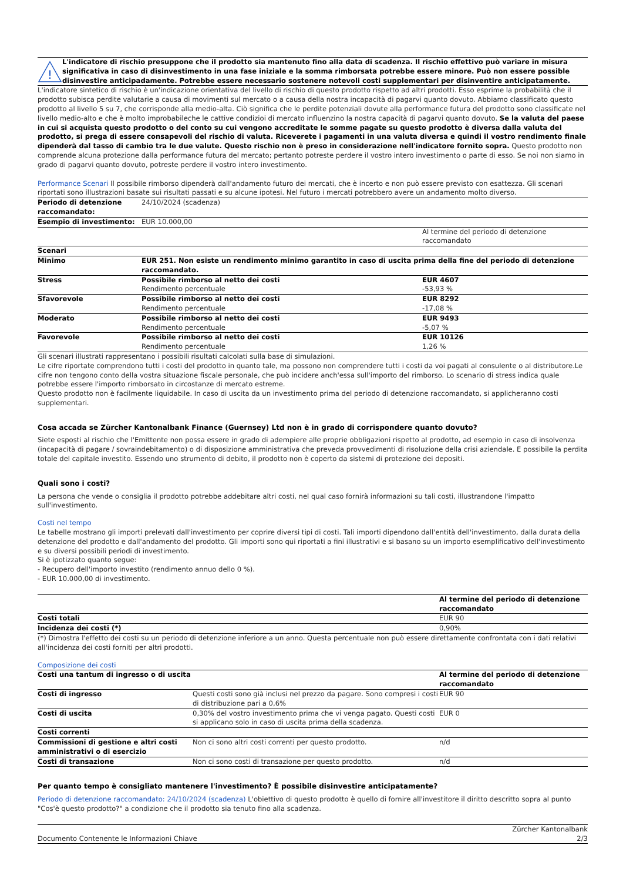!
L'indicatore di rischio presuppone che il prodotto sia mantenuto fino alla data di scadenza. Il rischio effettivo può variare in misura significativa in caso di disinvestimento in una fase iniziale e la somma rimborsata potrebbe essere minore. Può non essere possible disinvestire anticipadamente. Potrebbe essere necessario sostenere notevoli costi supplementari per disinventire anticipatamente.
L'indicatore sintetico di rischio è un'indicazione orientativa del livello di rischio di questo prodotto rispetto ad altri prodotti. Esso esprime la probabilità che il prodotto subisca perdite valutarie a causa di movimenti sul mercato o a causa della nostra incapacità di pagarvi quanto dovuto. Abbiamo classificato questo prodotto al livello 5 su 7, che corrisponde alla medio-alta. Ciò significa che le perdite potenziali dovute alla performance futura del prodotto sono classificate nel livello medio-alto e che è molto improbabileche le cattive condizioi di mercato influenzino la nostra capacità di pagarvi quanto dovuto. Se la valuta del paese in cui si acquista questo prodotto o del conto su cui vengono accreditate le somme pagate su questo prodotto è diversa dalla valuta del prodotto, si prega di essere consapevoli del rischio di valuta. Riceverete i pagamenti in una valuta diversa e quindi il vostro rendimento finale dipenderà dal tasso di cambio tra le due valute. Questo rischio non è preso in considerazione nell'indicatore fornito sopra. Questo prodotto non comprende alcuna protezione dalla performance futura del mercato; pertanto potreste perdere il vostro intero investimento o parte di esso. Se noi non siamo in grado di pagarvi quanto dovuto, potreste perdere il vostro intero investimento.
Performance Scenari Il possibile rimborso dipenderà dall'andamento futuro dei mercati, che è incerto e non può essere previsto con esattezza. Gli scenari riportati sono illustrazioni basate sui risultati passati e su alcune ipotesi. Nel futuro i mercati potrebbero avere un andamento molto diverso.
| Periodo di detenzione raccomandato: | 24/10/2024 (scadenza) | |
| Esempio di investimento: | EUR 10.000,00 | |
| | | Al termine del periodo di detenzione raccomandato |
| Scenari | | |
| Minimo | EUR 251. Non esiste un rendimento minimo garantito in caso di uscita prima della fine del periodo di detenzione raccomandato. | |
| Stress | Possibile rimborso al netto dei costi Rendimento percentuale | EUR 4607 -53,93 % |
| Sfavorevole | Possibile rimborso al netto dei costi Rendimento percentuale | EUR 8292 -17,08 % |
| Moderato | Possibile rimborso al netto dei costi Rendimento percentuale | EUR 9493 -5,07 % |
| Favorevole | Possibile rimborso al netto dei costi Rendimento percentuale | EUR 10126 1,26 % |
Gli scenari illustrati rappresentano i possibili risultati calcolati sulla base di simulazioni.
Le cifre riportate comprendono tutti i costi del prodotto in quanto tale, ma possono non comprendere tutti i costi da voi pagati al consulente o al distributore.Le cifre non tengono conto della vostra situazione fiscale personale, che può incidere anch'essa sull'importo del rimborso. Lo scenario di stress indica quale potrebbe essere l'importo rimborsato in circostanze di mercato estreme.
Questo prodotto non è facilmente liquidabile. In caso di uscita da un investimento prima del periodo di detenzione raccomandato, si applicheranno costi supplementari.
Cosa accada se Zürcher Kantonalbank Finance (Guernsey) Ltd non è in grado di corrispondere quanto dovuto?
Siete esposti al rischio che l'Emittente non possa essere in grado di adempiere alle proprie obbligazioni rispetto al prodotto, ad esempio in caso di insolvenza (incapacità di pagare / sovraindebitamento) o di disposizione amministrativa che preveda provvedimenti di risoluzione della crisi aziendale. E possibile la perdita totale del capitale investito. Essendo uno strumento di debito, il prodotto non è coperto da sistemi di protezione dei depositi.
Quali sono i costi?
La persona che vende o consiglia il prodotto potrebbe addebitare altri costi, nel qual caso fornirà informazioni su tali costi, illustrandone l'impatto sull'investimento.
Costi nel tempo
Le tabelle mostrano gli importi prelevati dall'investimento per coprire diversi tipi di costi. Tali importi dipendono dall'entità dell'investimento, dalla durata della detenzione del prodotto e dall'andamento del prodotto. Gli importi sono qui riportati a fini illustrativi e si basano su un importo esemplificativo dell'investimento e su diversi possibili periodi di investimento.
Si è ipotizzato quanto segue:
- Recupero dell'importo investito (rendimento annuo dello 0 %).
- EUR 10.000,00 di investimento.
| | Al termine del periodo di detenzione raccomandato |
| Costi totali | EUR 90 |
| Incidenza dei costi (*) | 0,90% |
(*) Dimostra l'effetto dei costi su un periodo di detenzione inferiore a un anno. Questa percentuale non può essere direttamente confrontata con i dati relativi all'incidenza dei costi forniti per altri prodotti.
Composizione dei costi
| Costi una tantum di ingresso o di uscita | | Al termine del periodo di detenzione raccomandato |
| Costi di ingresso | Questi costi sono già inclusi nel prezzo da pagare. Sono compresi i costi di distribuzione pari a 0,6% | EUR 90 |
| Costi di uscita | 0,30% del vostro investimento prima che vi venga pagato. Questi costi si applicano solo in caso di uscita prima della scadenza. | EUR 0 |
| Costi correnti | | |
| Commissioni di gestione e altri costi amministrativi o di esercizio | Non ci sono altri costi correnti per questo prodotto. | n/d |
| Costi di transazione | Non ci sono costi di transazione per questo prodotto. | n/d |
Per quanto tempo è consigliato mantenere l'investimento? È possibile disinvestire anticipatamente?
Periodo di detenzione raccomandato: 24/10/2024 (scadenza) L'obiettivo di questo prodotto è quello di fornire all'investitore il diritto descritto sopra al punto "Cos'è questo prodotto?" a condizione che il prodotto sia tenuto fino alla scadenza.
Documento Contenente le Informazioni Chiave Zürcher Kantonalbank
2/3